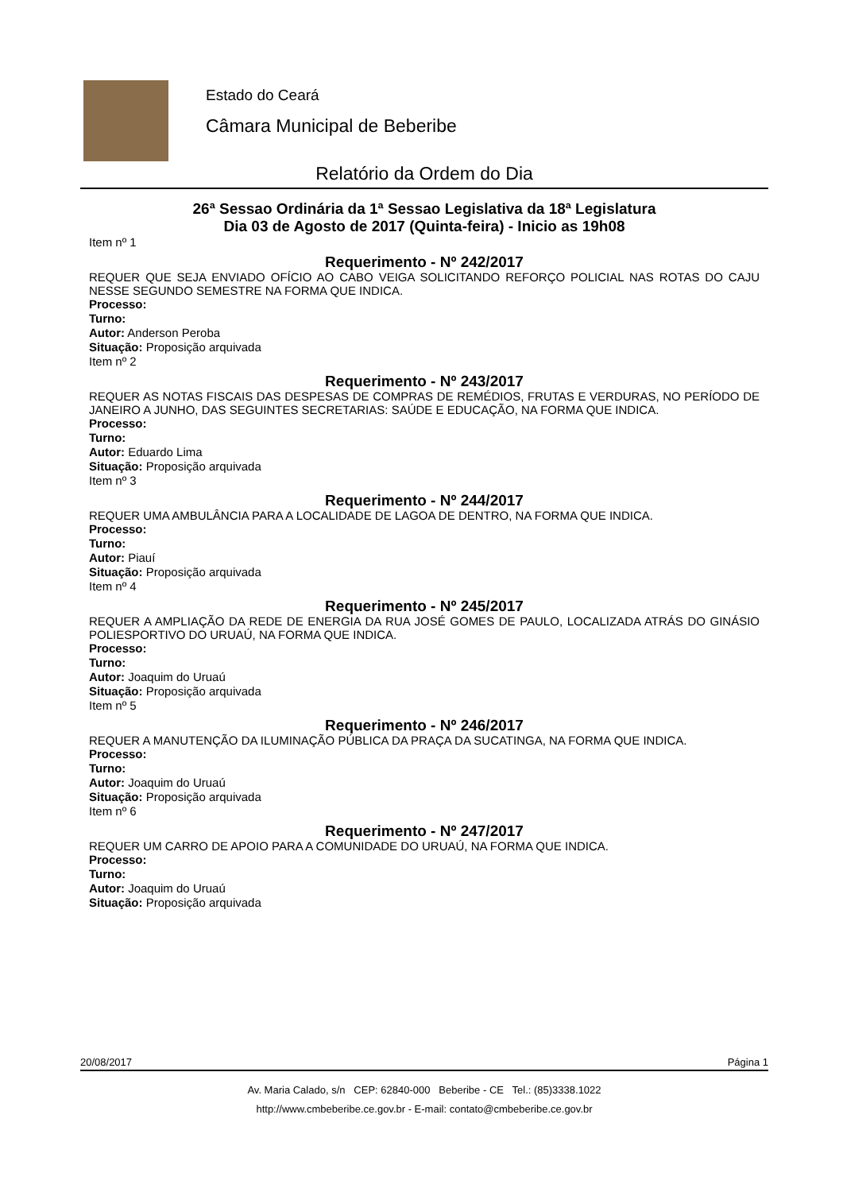Estado do Ceará
Câmara Municipal de Beberibe
Relatório da Ordem do Dia
26ª Sessao Ordinária da 1ª Sessao Legislativa da 18ª Legislatura
Dia 03 de Agosto de 2017 (Quinta-feira) - Inicio as 19h08
Item nº 1
Requerimento - Nº 242/2017
REQUER QUE SEJA ENVIADO OFÍCIO AO CABO VEIGA SOLICITANDO REFORÇO POLICIAL NAS ROTAS DO CAJU NESSE SEGUNDO SEMESTRE NA FORMA QUE INDICA.
Processo:
Turno:
Autor: Anderson Peroba
Situação: Proposição arquivada
Item nº 2
Requerimento - Nº 243/2017
REQUER AS NOTAS FISCAIS DAS DESPESAS DE COMPRAS DE REMÉDIOS, FRUTAS E VERDURAS, NO PERÍODO DE JANEIRO A JUNHO, DAS SEGUINTES SECRETARIAS: SAÚDE E EDUCAÇÃO, NA FORMA QUE INDICA.
Processo:
Turno:
Autor: Eduardo Lima
Situação: Proposição arquivada
Item nº 3
Requerimento - Nº 244/2017
REQUER UMA AMBULÂNCIA PARA A LOCALIDADE DE LAGOA DE DENTRO, NA FORMA QUE INDICA.
Processo:
Turno:
Autor: Piauí
Situação: Proposição arquivada
Item nº 4
Requerimento - Nº 245/2017
REQUER A AMPLIAÇÃO DA REDE DE ENERGIA DA RUA JOSÉ GOMES DE PAULO, LOCALIZADA ATRÁS DO GINÁSIO POLIESPORTIVO DO URUAÚ, NA FORMA QUE INDICA.
Processo:
Turno:
Autor: Joaquim do Uruaú
Situação: Proposição arquivada
Item nº 5
Requerimento - Nº 246/2017
REQUER A MANUTENÇÃO DA ILUMINAÇÃO PÚBLICA DA PRAÇA DA SUCATINGA, NA FORMA QUE INDICA.
Processo:
Turno:
Autor: Joaquim do Uruaú
Situação: Proposição arquivada
Item nº 6
Requerimento - Nº 247/2017
REQUER UM CARRO DE APOIO PARA A COMUNIDADE DO URUAÚ, NA FORMA QUE INDICA.
Processo:
Turno:
Autor: Joaquim do Uruaú
Situação: Proposição arquivada
20/08/2017 Página 1
Av. Maria Calado, s/n CEP: 62840-000 Beberibe - CE Tel.: (85)3338.1022
http://www.cmbeberibe.ce.gov.br - E-mail: contato@cmbeberibe.ce.gov.br